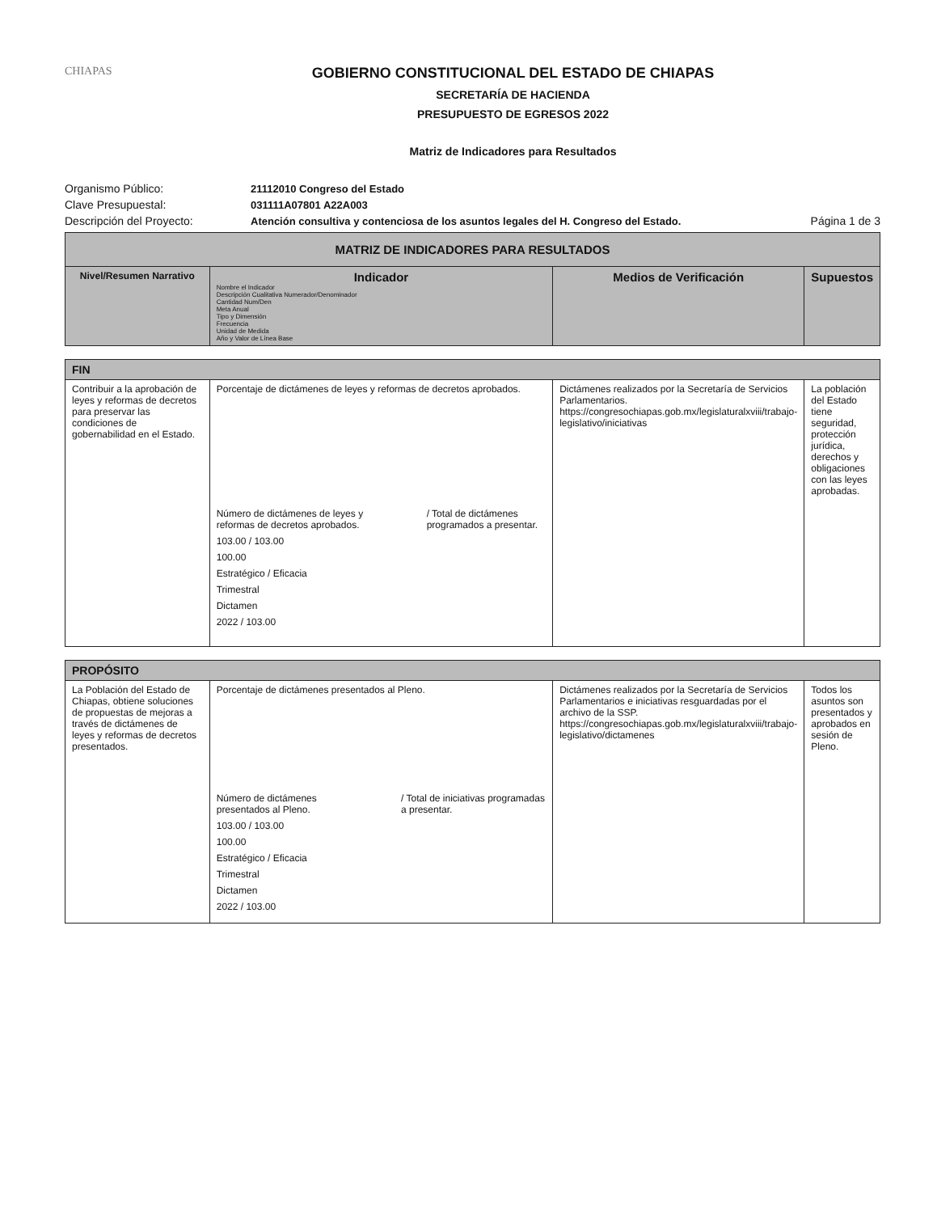CHIAPAS
GOBIERNO CONSTITUCIONAL DEL ESTADO DE CHIAPAS
SECRETARÍA DE HACIENDA
PRESUPUESTO DE EGRESOS 2022
Matriz de Indicadores para Resultados
Organismo Público:
21112010 Congreso del Estado
Clave Presupuestal:
031111A07801 A22A003
Descripción del Proyecto:
Atención consultiva y contenciosa de los asuntos legales del H. Congreso del Estado.
Página 1 de 3
| MATRIZ DE INDICADORES PARA RESULTADOS | | | |
| --- | --- | --- | --- |
| Nivel/Resumen Narrativo | Indicador Nombre el Indicador Descripción Cualitativa Numerador/Denominador Cantidad Num/Den Meta Anual Tipo y Dimensión Frecuencia Unidad de Medida Año y Valor de Línea Base | Medios de Verificación | Supuestos |
| FIN | | | |
| Contribuir a la aprobación de leyes y reformas de decretos para preservar las condiciones de gobernabilidad en el Estado. | Porcentaje de dictámenes de leyes y reformas de decretos aprobados. Número de dictámenes de leyes y reformas de decretos aprobados. / Total de dictámenes programados a presentar. 103.00 / 103.00 100.00 Estratégico / Eficacia Trimestral Dictamen 2022 / 103.00 | Dictámenes realizados por la Secretaría de Servicios Parlamentarios. https://congresochiapas.gob.mx/legislaturalxviii/trabajo-legislativo/iniciativas | La población del Estado tiene seguridad, protección jurídica, derechos y obligaciones con las leyes aprobadas. |
| PROPÓSITO | | | |
| La Población del Estado de Chiapas, obtiene soluciones de propuestas de mejoras a través de dictámenes de leyes y reformas de decretos presentados. | Porcentaje de dictámenes presentados al Pleno. Número de dictámenes presentados al Pleno. / Total de iniciativas programadas a presentar. 103.00 / 103.00 100.00 Estratégico / Eficacia Trimestral Dictamen 2022 / 103.00 | Dictámenes realizados por la Secretaría de Servicios Parlamentarios e iniciativas resguardadas por el archivo de la SSP. https://congresochiapas.gob.mx/legislaturalxviii/trabajo-legislativo/dictamenes | Todos los asuntos son presentados y aprobados en sesión de Pleno. |